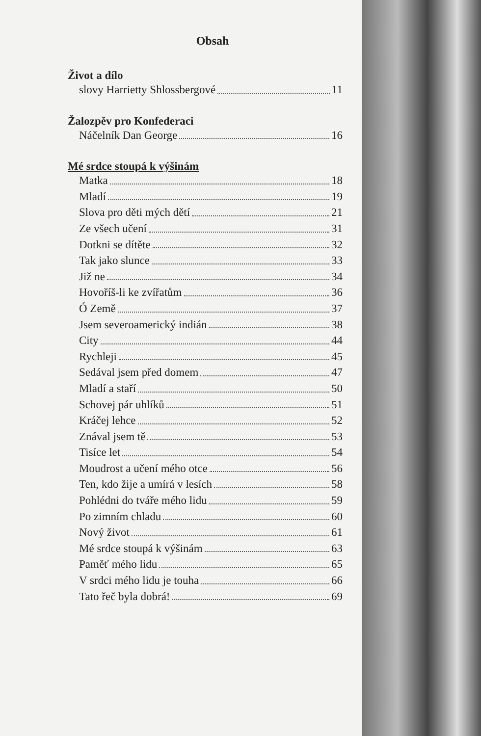Obsah
Život a dílo
slovy Harrietty Shlossbergové 11
Žalozpěv pro Konfederaci
Náčelník Dan George 16
Mé srdce stoupá k výšinám
Matka 18
Mladí 19
Slova pro děti mých dětí 21
Ze všech učení 31
Dotkni se dítěte 32
Tak jako slunce 33
Již ne 34
Hovoříš-li ke zvířatům 36
Ó Země 37
Jsem severoamerický indián 38
City 44
Rychleji 45
Sedával jsem před domem 47
Mladí a staří 50
Schovej pár uhlíků 51
Kráčej lehce 52
Znával jsem tě 53
Tisíce let 54
Moudrost a učení mého otce 56
Ten, kdo žije a umírá v lesích 58
Pohlédni do tváře mého lidu 59
Po zimním chladu 60
Nový život 61
Mé srdce stoupá k výšinám 63
Paměť mého lidu 65
V srdci mého lidu je touha 66
Tato řeč byla dobrá! 69